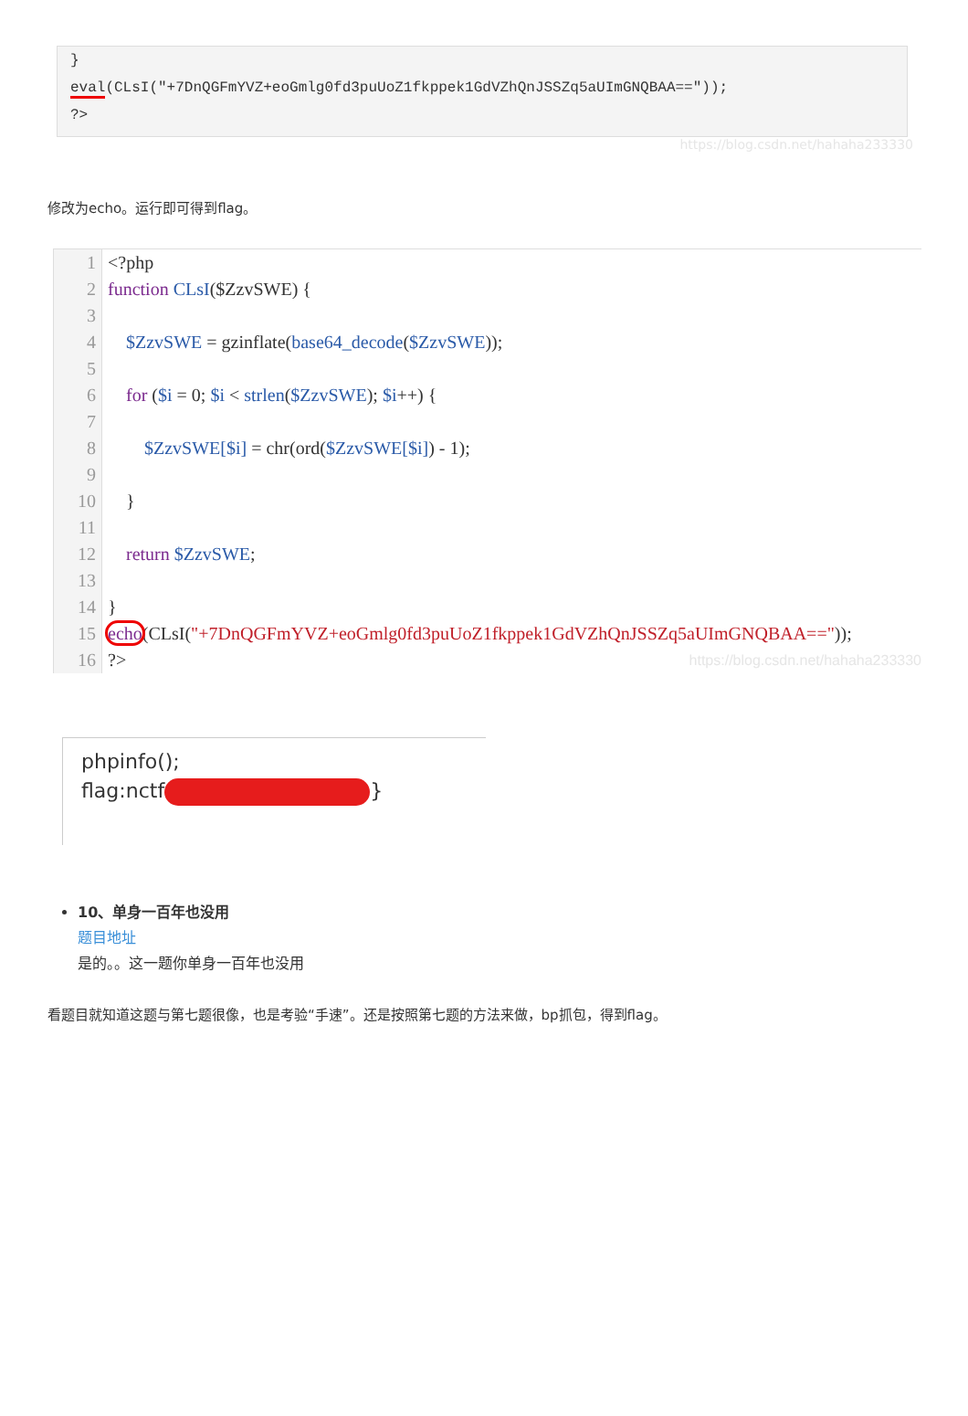}
eval(CLsI("+7DnQGFmYVZ+eoGmlg0fd3puUoZ1fkppek1GdVZhQnJSSZq5aUImGNQBAA=="));
?>
https://blog.csdn.net/hahaha233330
修改为echo。运行即可得到flag。
1
2
3
4
5
6
7
8
9
10
11
12
13
14
15
16
<?php
function CLsI($ZzvSWE) {
$ZzvSWE = gzinflate(base64_decode($ZzvSWE));
for ($i = 0; $i < strlen($ZzvSWE); $i++) {
$ZzvSWE[$i] = chr(ord($ZzvSWE[$i]) - 1);
}
return $ZzvSWE;
}
echo(CLsI("+7DnQGFmYVZ+eoGmlg0fd3puUoZ1fkppek1GdVZhQnJSSZq5aUImGNQBAA=="));
?> https://blog.csdn.net/hahaha233330
phpinfo();
flag:nctf }
10、单身一百年也没用
题目地址
是的。。这一题你单身一百年也没用
看题目就知道这题与第七题很像，也是考验“手速”。还是按照第七题的方法来做，bp抓包，得到flag。